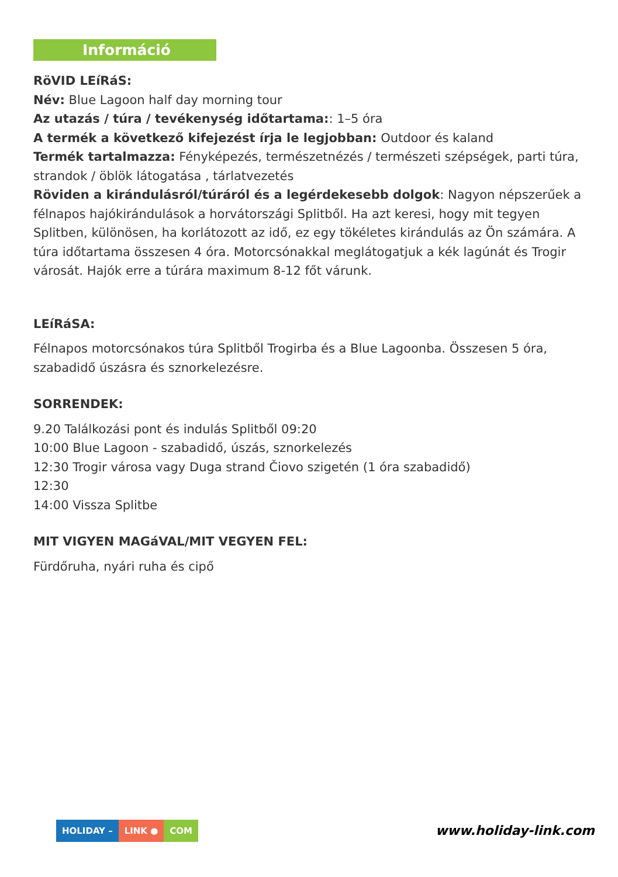Információ
RöVID LEíRáS:
Név: Blue Lagoon half day morning tour
Az utazás / túra / tevékenység időtartama:: 1–5 óra
A termék a következő kifejezést írja le legjobban: Outdoor és kaland
Termék tartalmazza: Fényképezés, természetnézés / természeti szépségek, parti túra, strandok / öblök látogatása , tárlatvezetés
Röviden a kirándulásról/túráról és a legérdekesebb dolgok: Nagyon népszerűek a félnapos hajókirándulások a horvátországi Splitből. Ha azt keresi, hogy mit tegyen Splitben, különösen, ha korlátozott az idő, ez egy tökéletes kirándulás az Ön számára. A túra időtartama összesen 4 óra. Motorcsónakkal meglátogatjuk a kék lagúnát és Trogir városát. Hajók erre a túrára maximum 8-12 főt várunk.
LEíRáSA:
Félnapos motorcsónakos túra Splitből Trogirba és a Blue Lagoonba. Összesen 5 óra, szabadidő úszásra és sznorkelezésre.
SORRENDEK:
9.20 Találkozási pont és indulás Splitből 09:20
10:00 Blue Lagoon - szabadidő, úszás, sznorkelezés
12:30 Trogir városa vagy Duga strand Čiovo szigetén (1 óra szabadidő)
12:30
14:00 Vissza Splitbe
MIT VIGYEN MAGáVAL/MIT VEGYEN FEL:
Fürdőruha, nyári ruha és cipő
HOLIDAY – LINK ● COM
www.holiday-link.com